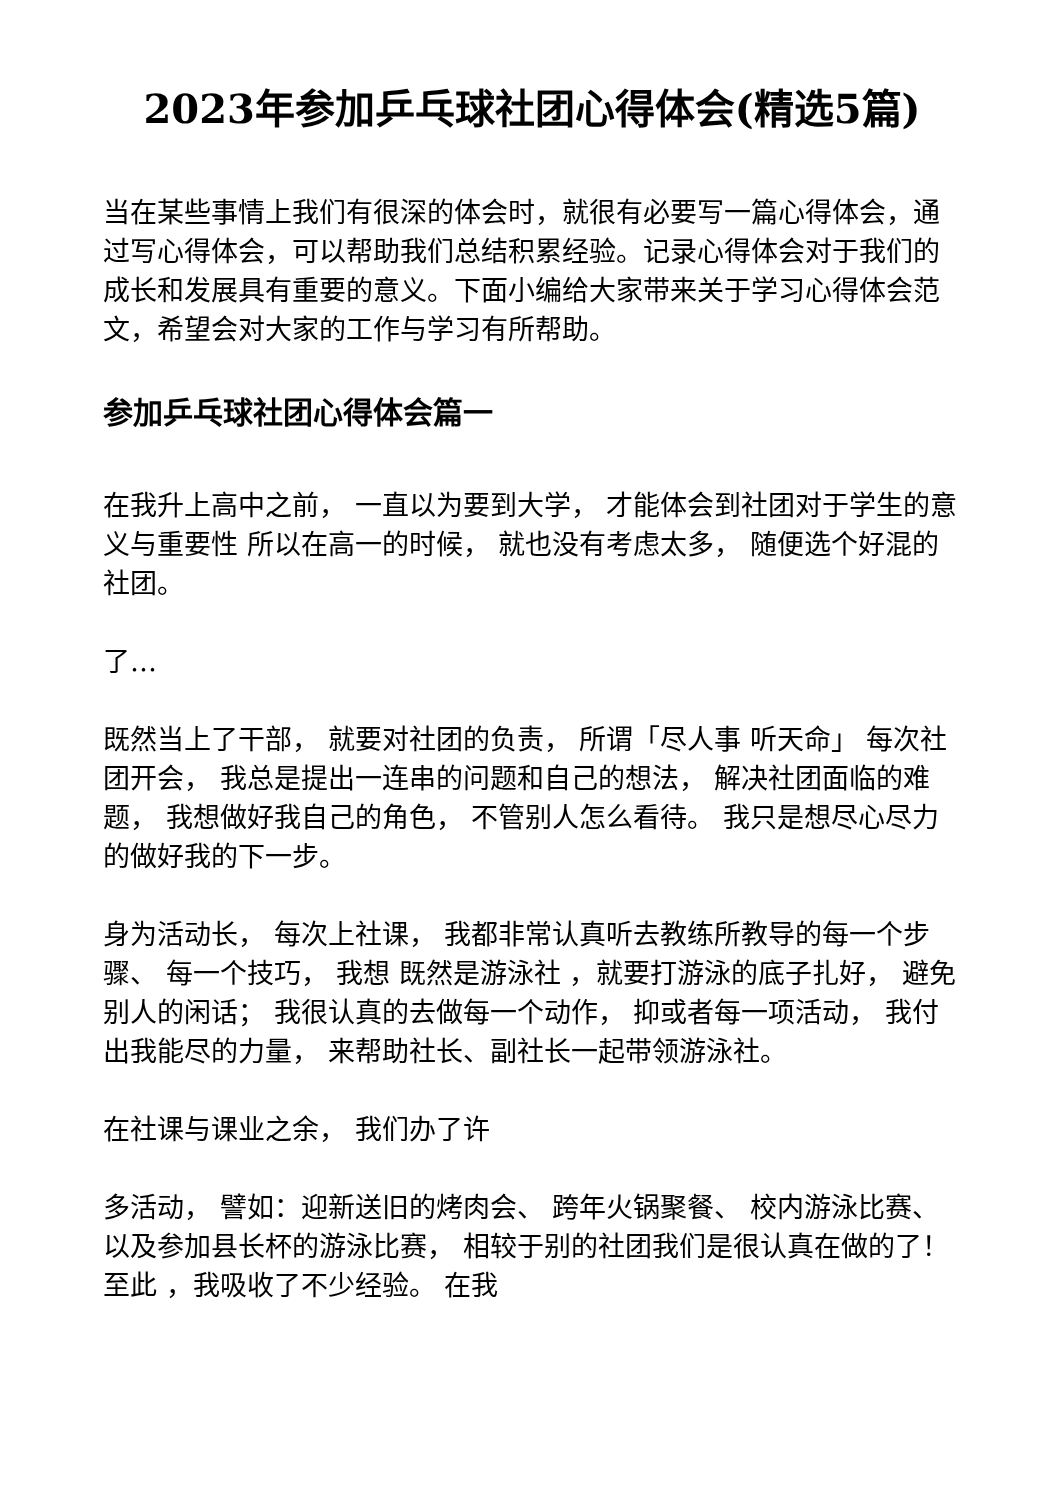2023年参加乒乓球社团心得体会(精选5篇)
当在某些事情上我们有很深的体会时，就很有必要写一篇心得体会，通过写心得体会，可以帮助我们总结积累经验。记录心得体会对于我们的成长和发展具有重要的意义。下面小编给大家带来关于学习心得体会范文，希望会对大家的工作与学习有所帮助。
参加乒乓球社团心得体会篇一
在我升上高中之前， 一直以为要到大学， 才能体会到社团对于学生的意义与重要性 所以在高一的时候， 就也没有考虑太多， 随便选个好混的社团。
了…
既然当上了干部， 就要对社团的负责， 所谓「尽人事 听天命」 每次社团开会， 我总是提出一连串的问题和自己的想法， 解决社团面临的难题， 我想做好我自己的角色， 不管别人怎么看待。 我只是想尽心尽力的做好我的下一步。
身为活动长， 每次上社课， 我都非常认真听去教练所教导的每一个步骤、 每一个技巧， 我想 既然是游泳社 ，就要打游泳的底子扎好， 避免别人的闲话； 我很认真的去做每一个动作， 抑或者每一项活动， 我付出我能尽的力量， 来帮助社长、副社长一起带领游泳社。
在社课与课业之余， 我们办了许
多活动， 譬如：迎新送旧的烤肉会、 跨年火锅聚餐、 校内游泳比赛、 以及参加县长杯的游泳比赛， 相较于别的社团我们是很认真在做的了！ 至此 ，我吸收了不少经验。 在我